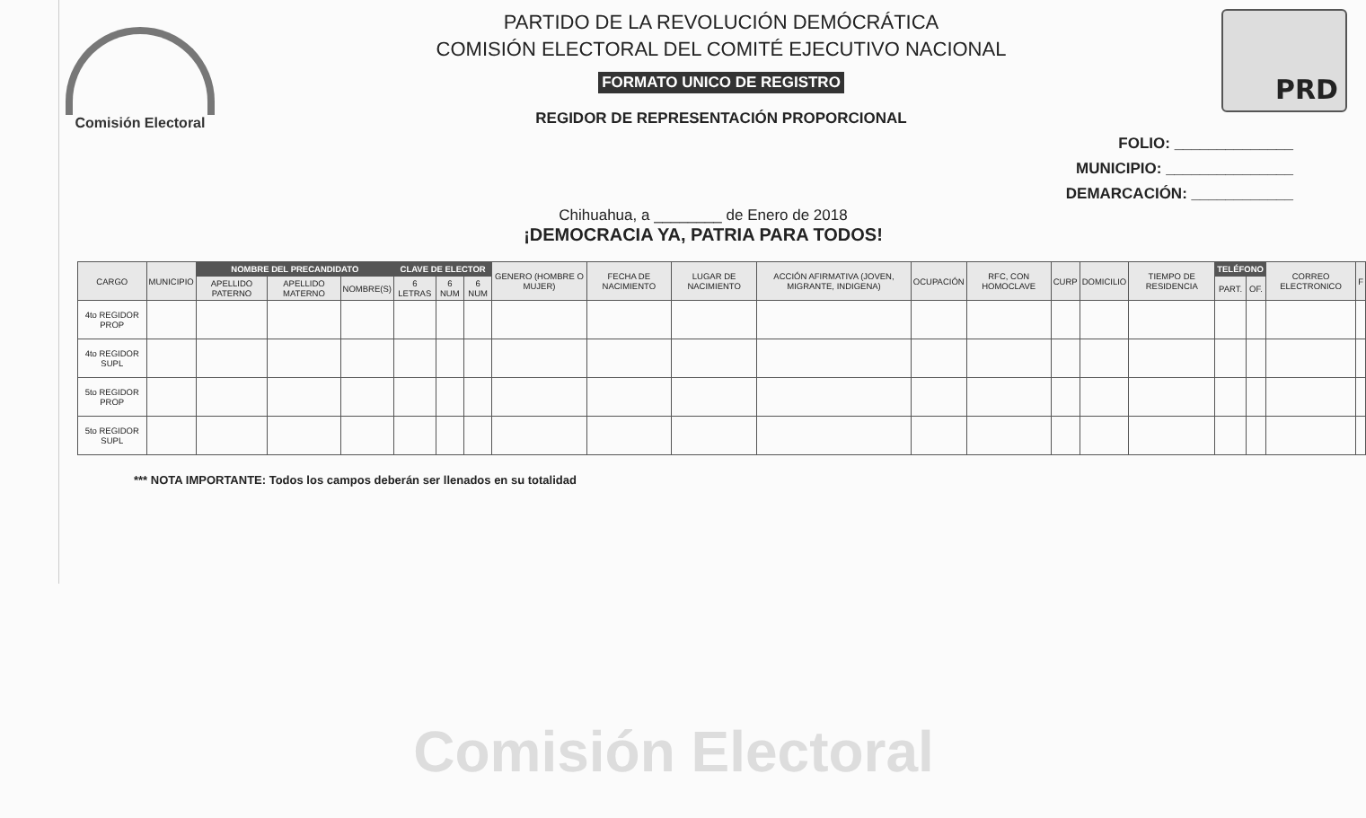Comisión Electoral
PARTIDO DE LA REVOLUCIÓN DEMÓCRÁTICA
COMISIÓN ELECTORAL DEL COMITÉ EJECUTIVO NACIONAL
FORMATO UNICO DE REGISTRO
REGIDOR DE REPRESENTACIÓN PROPORCIONAL
PRD
FOLIO: ______________
MUNICIPIO: _______________
DEMARCACIÓN: ____________
Chihuahua, a ________ de Enero de 2018
¡DEMOCRACIA YA, PATRIA PARA TODOS!
| CARGO | MUNICIPIO | NOMBRE DEL PRECANDIDATO | | | CLAVE DE ELECTOR | | | GENERO (HOMBRE O MUJER) | FECHA DE NACIMIENTO | LUGAR DE NACIMIENTO | ACCIÓN AFIRMATIVA (JOVEN, MIGRANTE, INDIGENA) | OCUPACIÓN | RFC, CON HOMOCLAVE | CURP | DOMICILIO | TIEMPO DE RESIDENCIA | TELÉFONO | | CORREO ELECTRONICO | F |
| --- | --- | --- | --- | --- | --- | --- | --- | --- | --- | --- | --- | --- | --- | --- | --- | --- | --- | --- | --- | --- |
| | | APELLIDO PATERNO | APELLIDO MATERNO | NOMBRE(S) | 6 LETRAS | 6 NUM | 6 NUM | | | | | | | | | | PART. | OF. | | |
| 4to REGIDOR PROP | | | | | | | | | | | | | | | | | | | | |
| 4to REGIDOR SUPL | | | | | | | | | | | | | | | | | | | | |
| 5to REGIDOR PROP | | | | | | | | | | | | | | | | | | | | |
| 5to REGIDOR SUPL | | | | | | | | | | | | | | | | | | | | |
*** NOTA IMPORTANTE: Todos los campos deberán ser llenados en su totalidad
Comisión Electoral